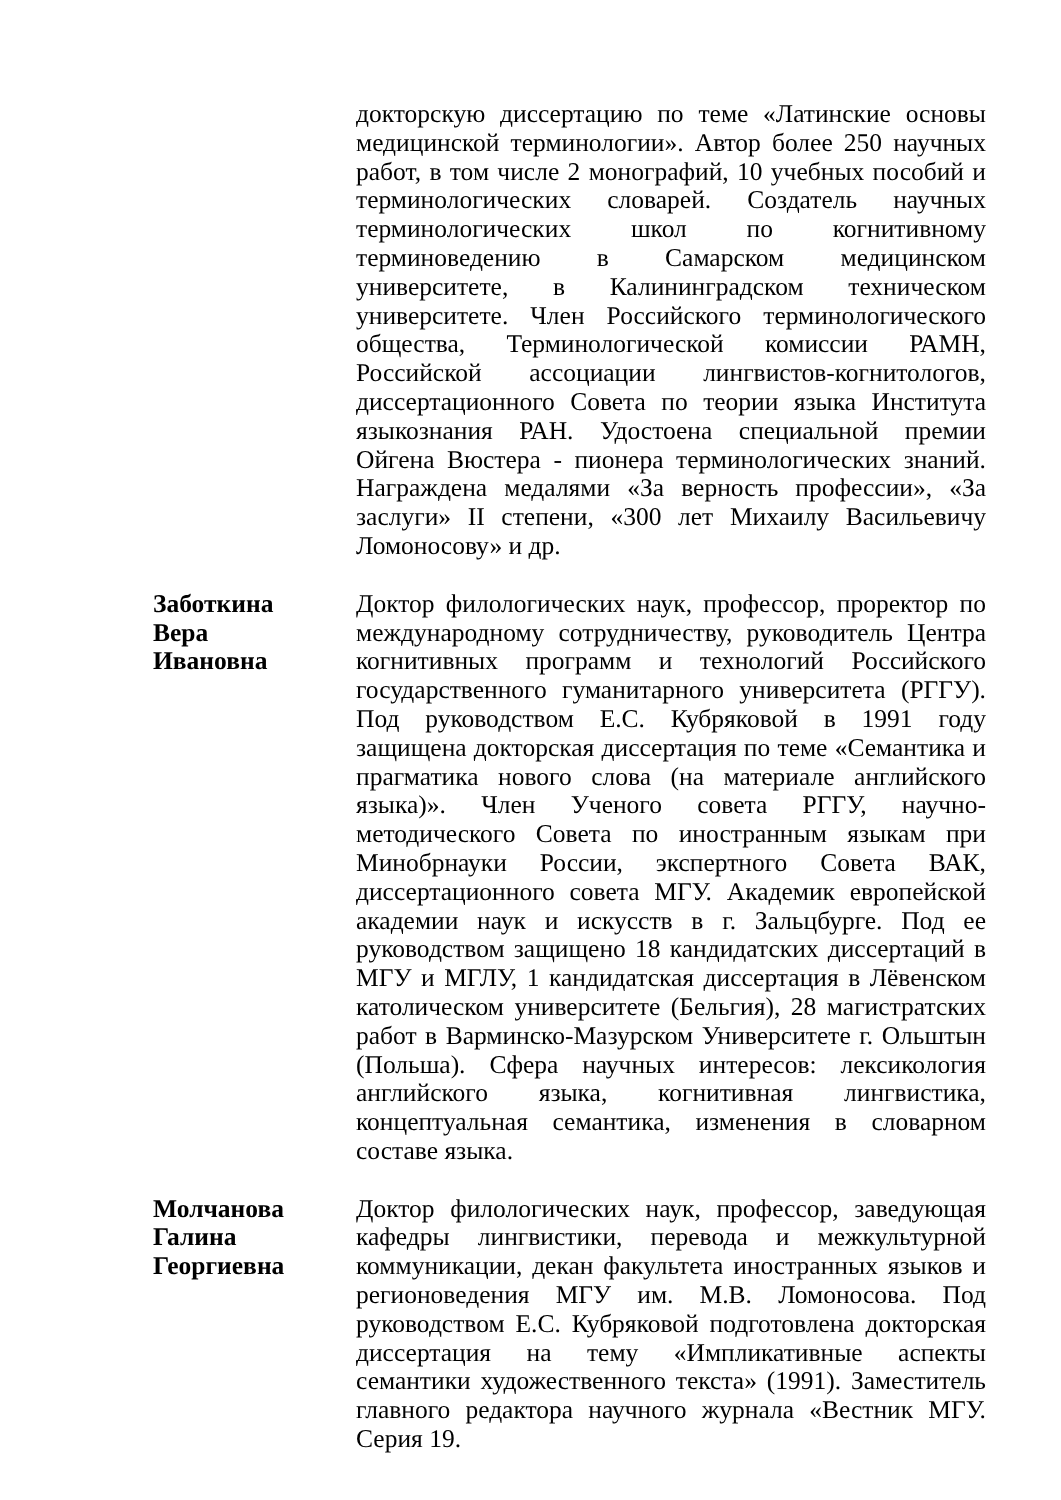докторскую диссертацию по теме «Латинские основы медицинской терминологии». Автор более 250 научных работ, в том числе 2 монографий, 10 учебных пособий и терминологических словарей. Создатель научных терминологических школ по когнитивному терминоведению в Самарском медицинском университете, в Калининградском техническом университете. Член Российского терминологического общества, Терминологической комиссии РАМН, Российской ассоциации лингвистов-когнитологов, диссертационного Совета по теории языка Института языкознания РАН. Удостоена специальной премии Ойгена Вюстера - пионера терминологических знаний. Награждена медалями «За верность профессии», «За заслуги» II степени, «300 лет Михаилу Васильевичу Ломоносову» и др.
Заботкина
Вера
Ивановна
Доктор филологических наук, профессор, проректор по международному сотрудничеству, руководитель Центра когнитивных программ и технологий Российского государственного гуманитарного университета (РГГУ). Под руководством Е.С. Кубряковой в 1991 году защищена докторская диссертация по теме «Семантика и прагматика нового слова (на материале английского языка)». Член Ученого совета РГГУ, научно-методического Совета по иностранным языкам при Минобрнауки России, экспертного Совета ВАК, диссертационного совета МГУ. Академик европейской академии наук и искусств в г. Зальцбурге. Под ее руководством защищено 18 кандидатских диссертаций в МГУ и МГЛУ, 1 кандидатская диссертация в Лёвенском католическом университете (Бельгия), 28 магистратских работ в Варминско-Мазурском Университете г. Ольштын (Польша). Сфера научных интересов: лексикология английского языка, когнитивная лингвистика, концептуальная семантика, изменения в словарном составе языка.
Молчанова
Галина
Георгиевна
Доктор филологических наук, профессор, заведующая кафедры лингвистики, перевода и межкультурной коммуникации, декан факультета иностранных языков и регионоведения МГУ им. М.В. Ломоносова. Под руководством Е.С. Кубряковой подготовлена докторская диссертация на тему «Импликативные аспекты семантики художественного текста» (1991). Заместитель главного редактора научного журнала «Вестник МГУ. Серия 19.